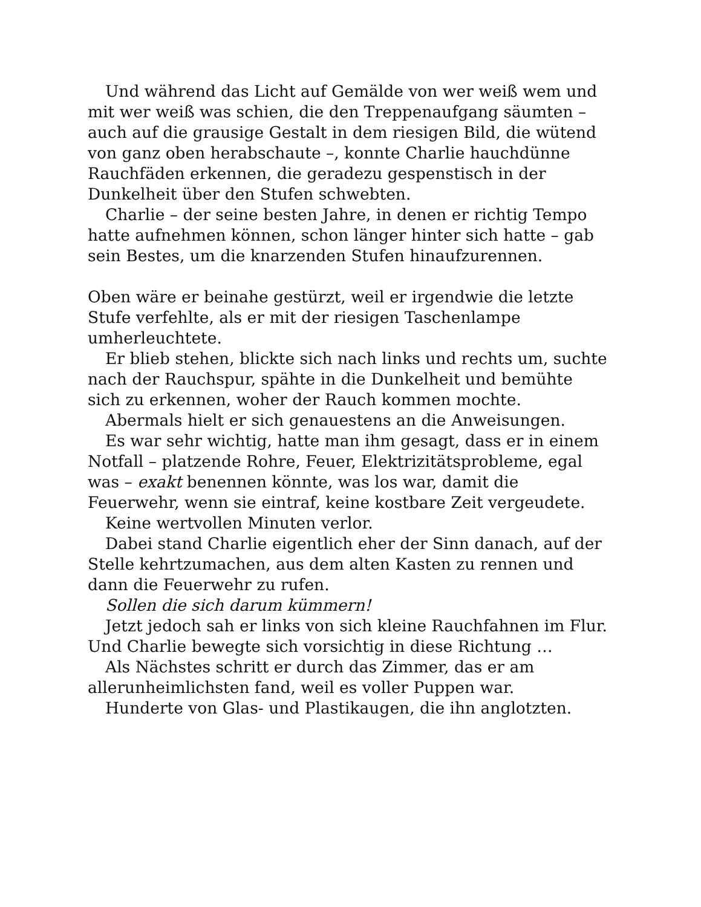Und während das Licht auf Gemälde von wer weiß wem und mit wer weiß was schien, die den Treppenaufgang säumten – auch auf die grausige Gestalt in dem riesigen Bild, die wütend von ganz oben herabschaute –, konnte Charlie hauchdünne Rauchfäden erkennen, die geradezu gespenstisch in der Dunkelheit über den Stufen schwebten.
Charlie – der seine besten Jahre, in denen er richtig Tempo hatte aufnehmen können, schon länger hinter sich hatte – gab sein Bestes, um die knarzenden Stufen hinaufzurennen.
Oben wäre er beinahe gestürzt, weil er irgendwie die letzte Stufe verfehlte, als er mit der riesigen Taschenlampe umherleuchtete.
Er blieb stehen, blickte sich nach links und rechts um, suchte nach der Rauchspur, spähte in die Dunkelheit und bemühte sich zu erkennen, woher der Rauch kommen mochte.
Abermals hielt er sich genauestens an die Anweisungen.
Es war sehr wichtig, hatte man ihm gesagt, dass er in einem Notfall – platzende Rohre, Feuer, Elektrizitätsprobleme, egal was – exakt benennen könnte, was los war, damit die Feuerwehr, wenn sie eintraf, keine kostbare Zeit vergeudete.
Keine wertvollen Minuten verlor.
Dabei stand Charlie eigentlich eher der Sinn danach, auf der Stelle kehrtzumachen, aus dem alten Kasten zu rennen und dann die Feuerwehr zu rufen.
Sollen die sich darum kümmern!
Jetzt jedoch sah er links von sich kleine Rauchfahnen im Flur. Und Charlie bewegte sich vorsichtig in diese Richtung …
Als Nächstes schritt er durch das Zimmer, das er am allerunheimlichsten fand, weil es voller Puppen war.
Hunderte von Glas- und Plastikaugen, die ihn anglotzten.